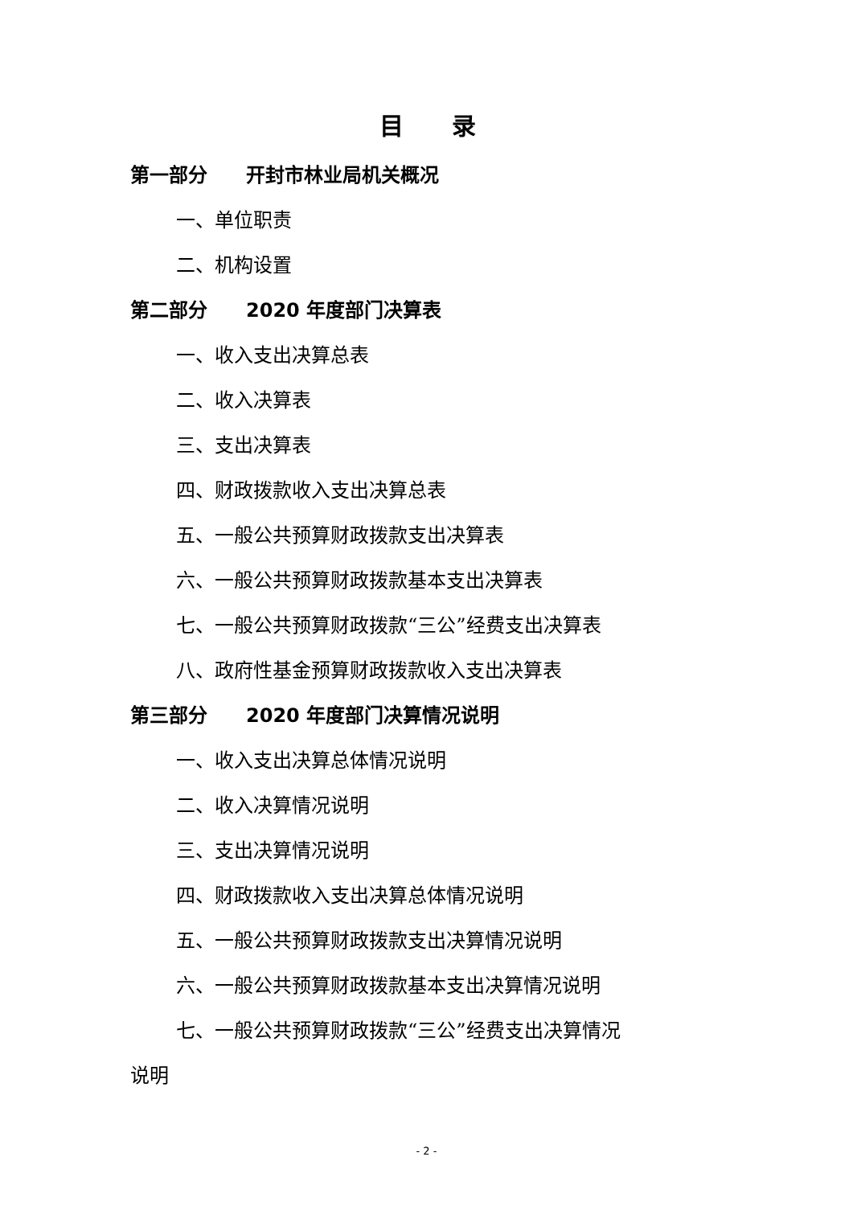目录
第一部分　　开封市林业局机关概况
一、单位职责
二、机构设置
第二部分　　2020 年度部门决算表
一、收入支出决算总表
二、收入决算表
三、支出决算表
四、财政拨款收入支出决算总表
五、一般公共预算财政拨款支出决算表
六、一般公共预算财政拨款基本支出决算表
七、一般公共预算财政拨款“三公”经费支出决算表
八、政府性基金预算财政拨款收入支出决算表
第三部分　　2020 年度部门决算情况说明
一、收入支出决算总体情况说明
二、收入决算情况说明
三、支出决算情况说明
四、财政拨款收入支出决算总体情况说明
五、一般公共预算财政拨款支出决算情况说明
六、一般公共预算财政拨款基本支出决算情况说明
七、一般公共预算财政拨款“三公”经费支出决算情况
说明
- 2 -